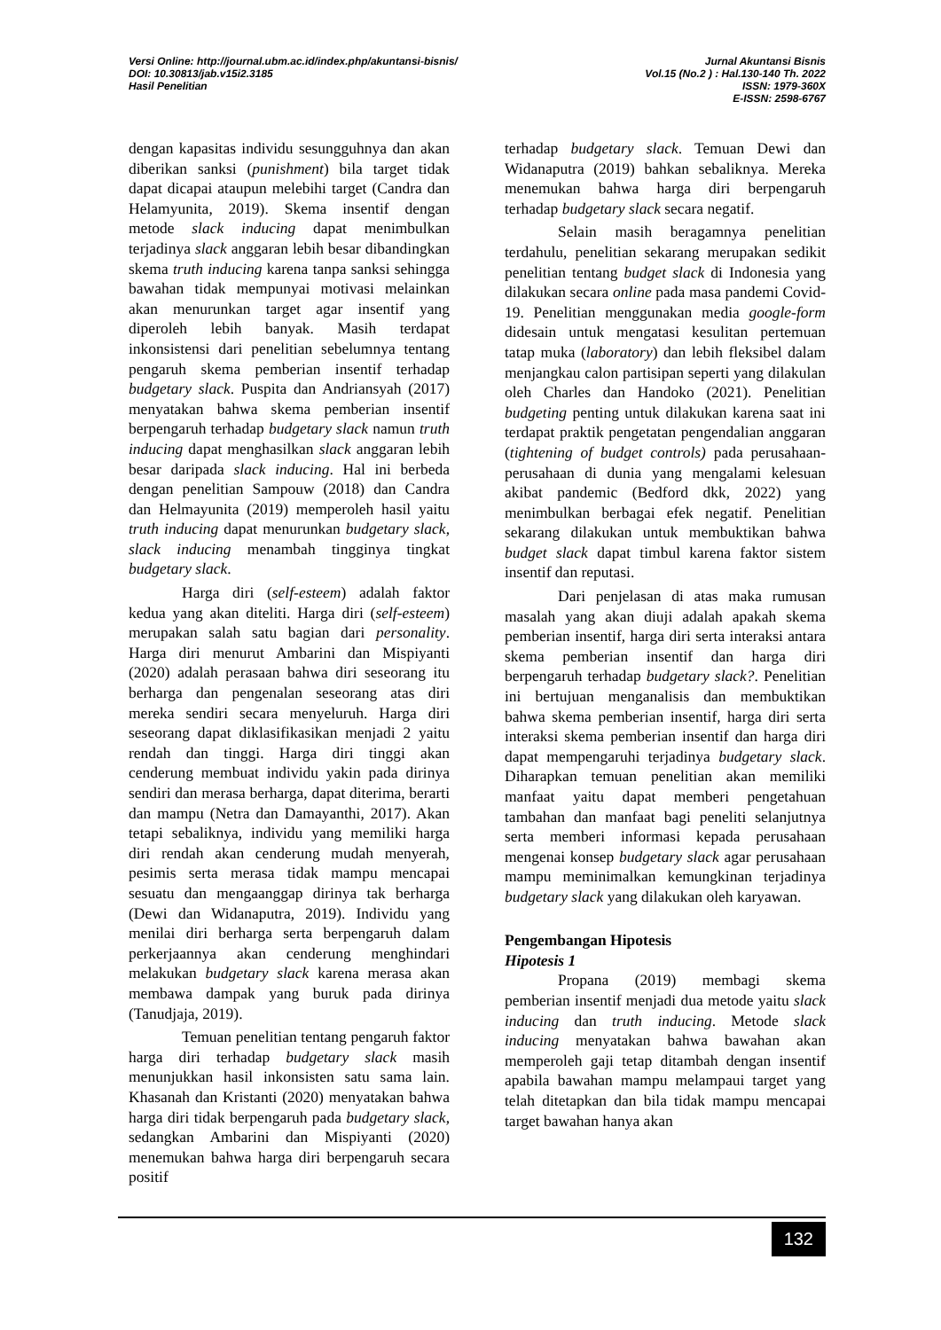Versi Online: http://journal.ubm.ac.id/index.php/akuntansi-bisnis/
DOI: 10.30813/jab.v15i2.3185
Hasil Penelitian
Jurnal Akuntansi Bisnis
Vol.15 (No.2 ) : Hal.130-140 Th. 2022
ISSN: 1979-360X
E-ISSN: 2598-6767
dengan kapasitas individu sesungguhnya dan akan diberikan sanksi (punishment) bila target tidak dapat dicapai ataupun melebihi target (Candra dan Helamyunita, 2019). Skema insentif dengan metode slack inducing dapat menimbulkan terjadinya slack anggaran lebih besar dibandingkan skema truth inducing karena tanpa sanksi sehingga bawahan tidak mempunyai motivasi melainkan akan menurunkan target agar insentif yang diperoleh lebih banyak. Masih terdapat inkonsistensi dari penelitian sebelumnya tentang pengaruh skema pemberian insentif terhadap budgetary slack. Puspita dan Andriansyah (2017) menyatakan bahwa skema pemberian insentif berpengaruh terhadap budgetary slack namun truth inducing dapat menghasilkan slack anggaran lebih besar daripada slack inducing. Hal ini berbeda dengan penelitian Sampouw (2018) dan Candra dan Helmayunita (2019) memperoleh hasil yaitu truth inducing dapat menurunkan budgetary slack, slack inducing menambah tingginya tingkat budgetary slack.
Harga diri (self-esteem) adalah faktor kedua yang akan diteliti. Harga diri (self-esteem) merupakan salah satu bagian dari personality. Harga diri menurut Ambarini dan Mispiyanti (2020) adalah perasaan bahwa diri seseorang itu berharga dan pengenalan seseorang atas diri mereka sendiri secara menyeluruh. Harga diri seseorang dapat diklasifikasikan menjadi 2 yaitu rendah dan tinggi. Harga diri tinggi akan cenderung membuat individu yakin pada dirinya sendiri dan merasa berharga, dapat diterima, berarti dan mampu (Netra dan Damayanthi, 2017). Akan tetapi sebaliknya, individu yang memiliki harga diri rendah akan cenderung mudah menyerah, pesimis serta merasa tidak mampu mencapai sesuatu dan mengaanggap dirinya tak berharga (Dewi dan Widanaputra, 2019). Individu yang menilai diri berharga serta berpengaruh dalam perkerjaannya akan cenderung menghindari melakukan budgetary slack karena merasa akan membawa dampak yang buruk pada dirinya (Tanudjaja, 2019).
Temuan penelitian tentang pengaruh faktor harga diri terhadap budgetary slack masih menunjukkan hasil inkonsisten satu sama lain. Khasanah dan Kristanti (2020) menyatakan bahwa harga diri tidak berpengaruh pada budgetary slack, sedangkan Ambarini dan Mispiyanti (2020) menemukan bahwa harga diri berpengaruh secara positif
terhadap budgetary slack. Temuan Dewi dan Widanaputra (2019) bahkan sebaliknya. Mereka menemukan bahwa harga diri berpengaruh terhadap budgetary slack secara negatif.
Selain masih beragamnya penelitian terdahulu, penelitian sekarang merupakan sedikit penelitian tentang budget slack di Indonesia yang dilakukan secara online pada masa pandemi Covid-19. Penelitian menggunakan media google-form didesain untuk mengatasi kesulitan pertemuan tatap muka (laboratory) dan lebih fleksibel dalam menjangkau calon partisipan seperti yang dilakulan oleh Charles dan Handoko (2021). Penelitian budgeting penting untuk dilakukan karena saat ini terdapat praktik pengetatan pengendalian anggaran (tightening of budget controls) pada perusahaan-perusahaan di dunia yang mengalami kelesuan akibat pandemic (Bedford dkk, 2022) yang menimbulkan berbagai efek negatif. Penelitian sekarang dilakukan untuk membuktikan bahwa budget slack dapat timbul karena faktor sistem insentif dan reputasi.
Dari penjelasan di atas maka rumusan masalah yang akan diuji adalah apakah skema pemberian insentif, harga diri serta interaksi antara skema pemberian insentif dan harga diri berpengaruh terhadap budgetary slack?. Penelitian ini bertujuan menganalisis dan membuktikan bahwa skema pemberian insentif, harga diri serta interaksi skema pemberian insentif dan harga diri dapat mempengaruhi terjadinya budgetary slack. Diharapkan temuan penelitian akan memiliki manfaat yaitu dapat memberi pengetahuan tambahan dan manfaat bagi peneliti selanjutnya serta memberi informasi kepada perusahaan mengenai konsep budgetary slack agar perusahaan mampu meminimalkan kemungkinan terjadinya budgetary slack yang dilakukan oleh karyawan.
Pengembangan Hipotesis
Hipotesis 1
Propana (2019) membagi skema pemberian insentif menjadi dua metode yaitu slack inducing dan truth inducing. Metode slack inducing menyatakan bahwa bawahan akan memperoleh gaji tetap ditambah dengan insentif apabila bawahan mampu melampaui target yang telah ditetapkan dan bila tidak mampu mencapai target bawahan hanya akan
132